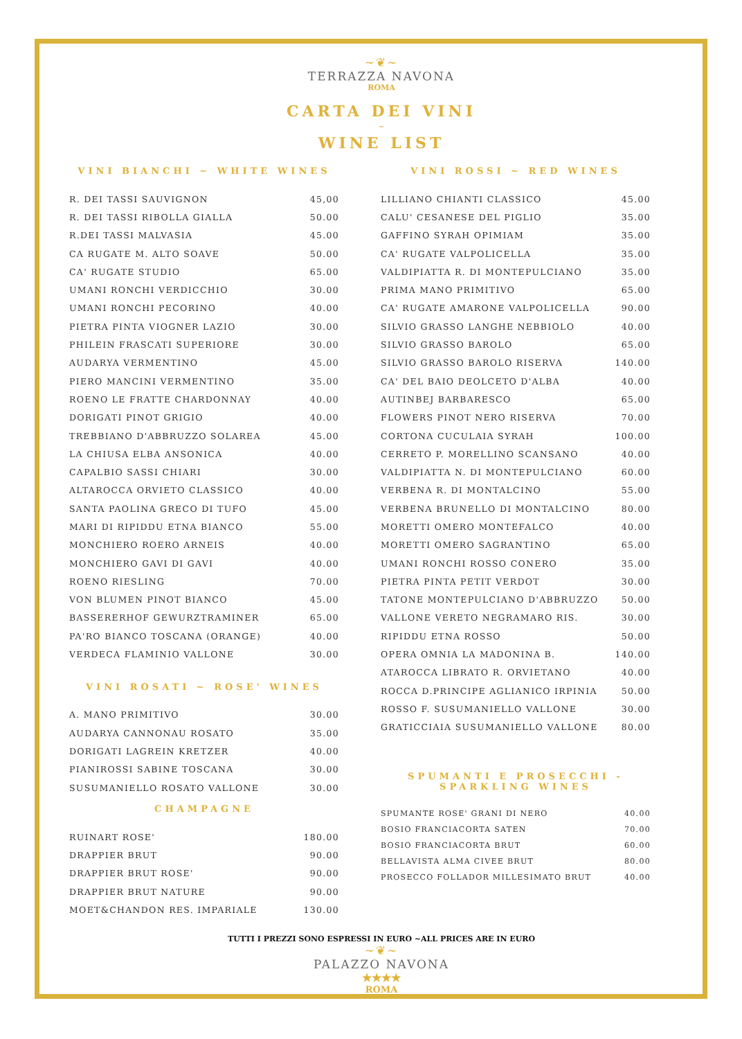~❦~
TERRAZZA NAVONA
ROMA
CARTA DEI VINI
~
WINE LIST
VINI BIANCHI ~ WHITE WINES
| R. DEI TASSI SAUVIGNON | 45,00 |
| R. DEI TASSI RIBOLLA GIALLA | 50.00 |
| R.DEI TASSI MALVASIA | 45.00 |
| CA RUGATE M. ALTO SOAVE | 50.00 |
| CA' RUGATE STUDIO | 65.00 |
| UMANI RONCHI VERDICCHIO | 30.00 |
| UMANI RONCHI PECORINO | 40.00 |
| PIETRA PINTA VIOGNER LAZIO | 30.00 |
| PHILEIN FRASCATI SUPERIORE | 30.00 |
| AUDARYA VERMENTINO | 45.00 |
| PIERO MANCINI VERMENTINO | 35.00 |
| ROENO LE FRATTE CHARDONNAY | 40.00 |
| DORIGATI PINOT GRIGIO | 40.00 |
| TREBBIANO D'ABBRUZZO SOLAREA | 45.00 |
| LA CHIUSA ELBA ANSONICA | 40.00 |
| CAPALBIO SASSI CHIARI | 30.00 |
| ALTAROCCA ORVIETO CLASSICO | 40.00 |
| SANTA PAOLINA GRECO DI TUFO | 45.00 |
| MARI DI RIPIDDU ETNA BIANCO | 55.00 |
| MONCHIERO ROERO ARNEIS | 40.00 |
| MONCHIERO GAVI DI GAVI | 40.00 |
| ROENO RIESLING | 70.00 |
| VON BLUMEN PINOT BIANCO | 45.00 |
| BASSERERHOF GEWURZTRAMINER | 65.00 |
| PA'RO BIANCO TOSCANA (ORANGE) | 40.00 |
| VERDECA FLAMINIO VALLONE | 30.00 |
VINI ROSATI ~ ROSE' WINES
| A. MANO PRIMITIVO | 30.00 |
| AUDARYA CANNONAU ROSATO | 35.00 |
| DORIGATI LAGREIN KRETZER | 40.00 |
| PIANIROSSI SABINE TOSCANA | 30.00 |
| SUSUMANIELLO ROSATO VALLONE | 30.00 |
CHAMPAGNE
| RUINART ROSE' | 180.00 |
| DRAPPIER BRUT | 90.00 |
| DRAPPIER BRUT ROSE' | 90.00 |
| DRAPPIER BRUT NATURE | 90.00 |
| MOET&CHANDON RES. IMPARIALE | 130.00 |
VINI ROSSI ~ RED WINES
| LILLIANO CHIANTI CLASSICO | 45.00 |
| CALU' CESANESE DEL PIGLIO | 35.00 |
| GAFFINO SYRAH OPIMIAM | 35.00 |
| CA' RUGATE VALPOLICELLA | 35.00 |
| VALDIPIATTA R. DI MONTEPULCIANO | 35.00 |
| PRIMA MANO PRIMITIVO | 65.00 |
| CA' RUGATE AMARONE VALPOLICELLA | 90.00 |
| SILVIO GRASSO LANGHE NEBBIOLO | 40.00 |
| SILVIO GRASSO BAROLO | 65.00 |
| SILVIO GRASSO BAROLO RISERVA | 140.00 |
| CA' DEL BAIO DEOLCETO D'ALBA | 40.00 |
| AUTINBEJ BARBARESCO | 65.00 |
| FLOWERS PINOT NERO RISERVA | 70.00 |
| CORTONA CUCULAIA SYRAH | 100.00 |
| CERRETO P. MORELLINO SCANSANO | 40.00 |
| VALDIPIATTA N. DI MONTEPULCIANO | 60.00 |
| VERBENA R. DI MONTALCINO | 55.00 |
| VERBENA BRUNELLO DI MONTALCINO | 80.00 |
| MORETTI OMERO MONTEFALCO | 40.00 |
| MORETTI OMERO SAGRANTINO | 65.00 |
| UMANI RONCHI ROSSO CONERO | 35.00 |
| PIETRA PINTA PETIT VERDOT | 30.00 |
| TATONE MONTEPULCIANO D'ABBRUZZO | 50.00 |
| VALLONE VERETO NEGRAMARO RIS. | 30.00 |
| RIPIDDU ETNA ROSSO | 50.00 |
| OPERA OMNIA LA MADONINA B. | 140.00 |
| ATAROCCA LIBRATO R. ORVIETANO | 40.00 |
| ROCCA D.PRINCIPE AGLIANICO IRPINIA | 50.00 |
| ROSSO F. SUSUMANIELLO VALLONE | 30.00 |
| GRATICCIAIA SUSUMANIELLO VALLONE | 80.00 |
SPUMANTI E PROSECCHI -
SPARKLING WINES
| SPUMANTE ROSE' GRANI DI NERO | 40.00 |
| BOSIO FRANCIACORTA SATEN | 70.00 |
| BOSIO FRANCIACORTA BRUT | 60.00 |
| BELLAVISTA ALMA CIVEE BRUT | 80.00 |
| PROSECCO FOLLADOR MILLESIMATO BRUT | 40.00 |
TUTTI I PREZZI SONO ESPRESSI IN EURO ~ALL PRICES ARE IN EURO
~❦~
PALAZZO NAVONA
★★★★
ROMA